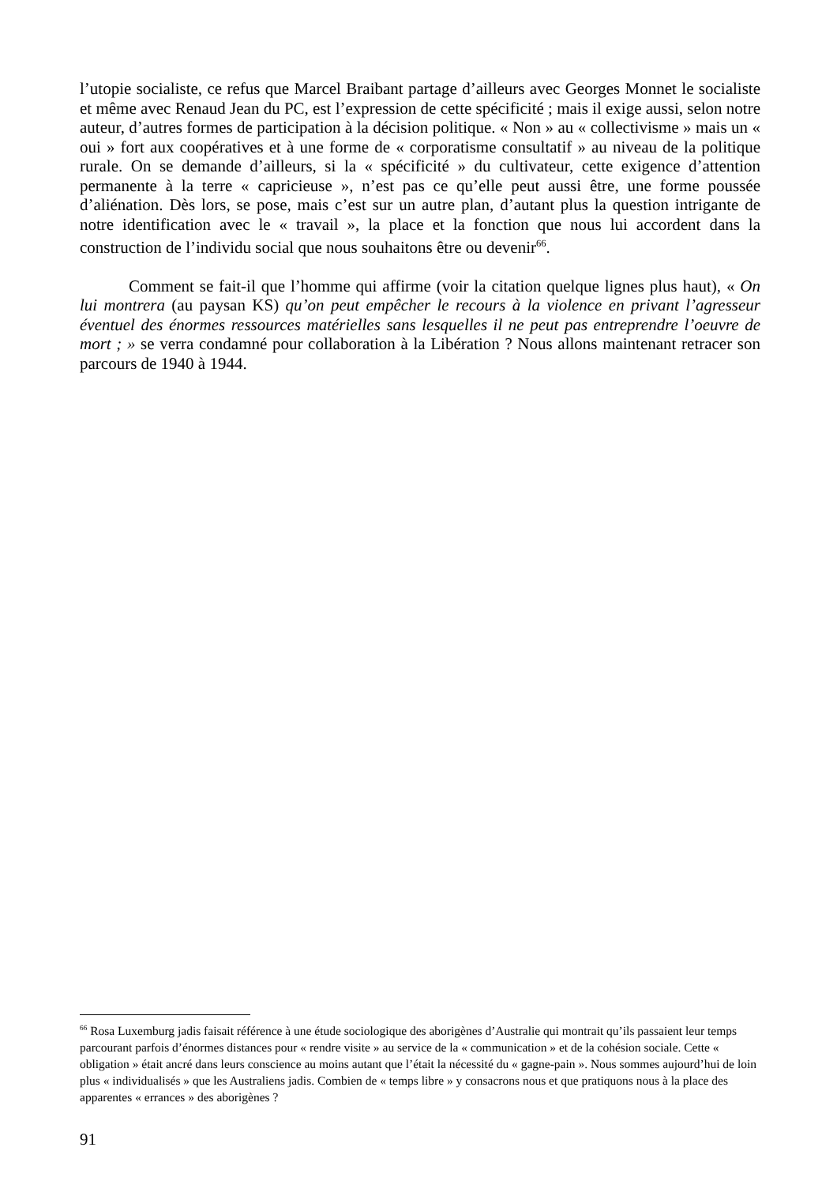l’utopie socialiste, ce refus que Marcel Braibant partage d’ailleurs avec Georges Monnet le socialiste et même avec Renaud Jean du PC, est l’expression de cette spécificité ; mais il exige aussi, selon notre auteur, d’autres formes de participation à la décision politique. « Non » au « collectivisme » mais un « oui » fort aux coopératives et à une forme de « corporatisme consultatif » au niveau de la politique rurale. On se demande d’ailleurs, si la « spécificité » du cultivateur, cette exigence d’attention permanente à la terre « capricieuse », n’est pas ce qu’elle peut aussi être, une forme poussée d’aliénation. Dès lors, se pose, mais c’est sur un autre plan, d’autant plus la question intrigante de notre identification avec le « travail », la place et la fonction que nous lui accordent dans la construction de l’individu social que nous souhaitons être ou devenir<sup>66</sup>.
Comment se fait-il que l’homme qui affirme (voir la citation quelque lignes plus haut), « On lui montrera (au paysan KS) qu’on peut empêcher le recours à la violence en privant l’agresseur éventuel des énormes ressources matérielles sans lesquelles il ne peut pas entreprendre l’oeuvre de mort ; » se verra condamné pour collaboration à la Libération ? Nous allons maintenant retracer son parcours de 1940 à 1944.
<sup>66</sup> Rosa Luxemburg jadis faisait référence à une étude sociologique des aborigènes d’Australie qui montrait qu’ils passaient leur temps parcourant parfois d’énormes distances pour « rendre visite » au service de la « communication » et de la cohésion sociale. Cette « obligation » était ancré dans leurs conscience au moins autant que l’était la nécessité du « gagne-pain ». Nous sommes aujourd’hui de loin plus « individualisés » que les Australiens jadis. Combien de « temps libre » y consacrons nous et que pratiquons nous à la place des apparentes « errances » des aborigènes ?
91